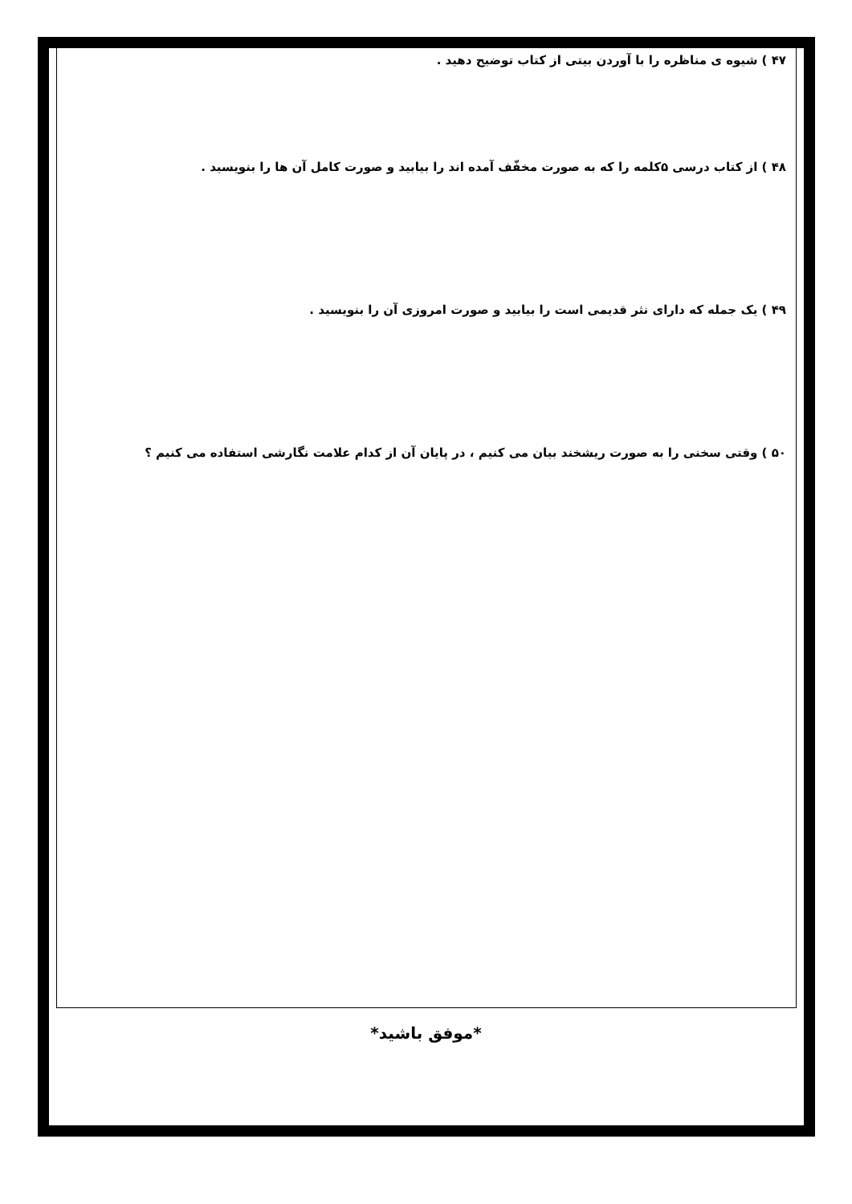۴۷ ) شیوه ی مناظره را با آوردن بیتی از کتاب توضیح دهید .
۴۸ ) از کتاب درسی ۵کلمه را که به صورت مخفّف آمده اند را بیابید و صورت کامل آن ها را بنویسید .
۴۹ ) یک جمله که دارای نثر قدیمی است را بیابید و صورت امروزی آن را بنویسید .
۵۰ ) وقتی سخنی را به صورت ریشخند بیان می کنیم ، در پایان آن از کدام علامت نگارشی استفاده می کنیم ؟
*موفق باشید*